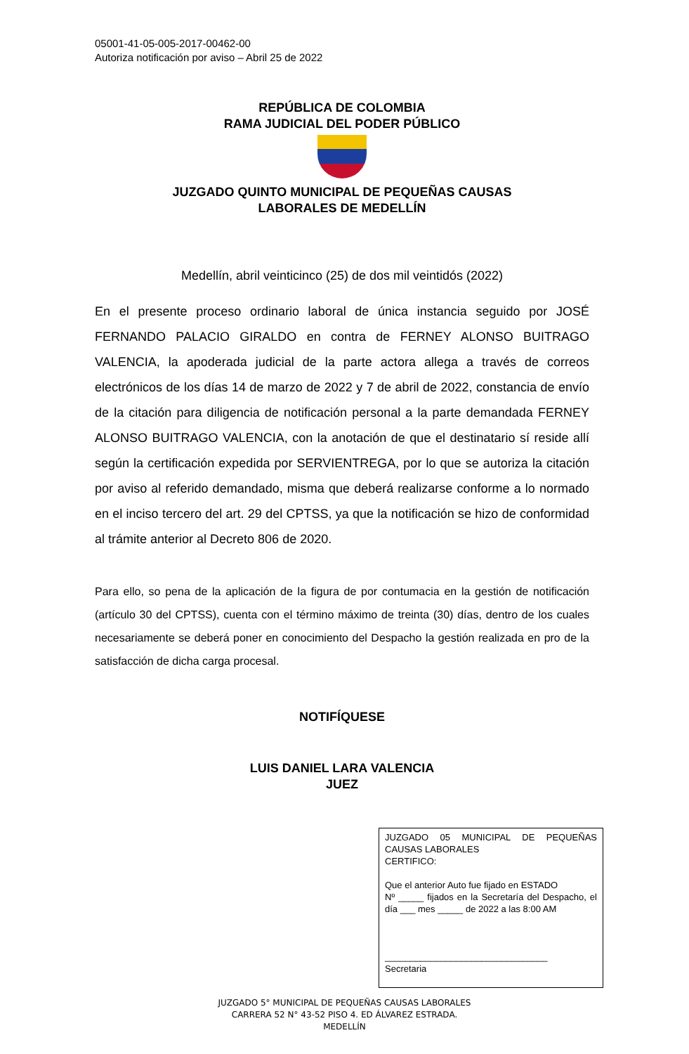05001-41-05-005-2017-00462-00
Autoriza notificación por aviso – Abril 25 de 2022
REPÚBLICA DE COLOMBIA
RAMA JUDICIAL DEL PODER PÚBLICO
JUZGADO QUINTO MUNICIPAL DE PEQUEÑAS CAUSAS
LABORALES DE MEDELLÍN
Medellín, abril veinticinco (25) de dos mil veintidós (2022)
En el presente proceso ordinario laboral de única instancia seguido por JOSÉ FERNANDO PALACIO GIRALDO en contra de FERNEY ALONSO BUITRAGO VALENCIA, la apoderada judicial de la parte actora allega a través de correos electrónicos de los días 14 de marzo de 2022 y 7 de abril de 2022, constancia de envío de la citación para diligencia de notificación personal a la parte demandada FERNEY ALONSO BUITRAGO VALENCIA, con la anotación de que el destinatario sí reside allí según la certificación expedida por SERVIENTREGA, por lo que se autoriza la citación por aviso al referido demandado, misma que deberá realizarse conforme a lo normado en el inciso tercero del art. 29 del CPTSS, ya que la notificación se hizo de conformidad al trámite anterior al Decreto 806 de 2020.
Para ello, so pena de la aplicación de la figura de por contumacia en la gestión de notificación (artículo 30 del CPTSS), cuenta con el término máximo de treinta (30) días, dentro de los cuales necesariamente se deberá poner en conocimiento del Despacho la gestión realizada en pro de la satisfacción de dicha carga procesal.
NOTIFÍQUESE
LUIS DANIEL LARA VALENCIA
JUEZ
JUZGADO 05 MUNICIPAL DE PEQUEÑAS CAUSAS LABORALES
CERTIFICO:
Que el anterior Auto fue fijado en ESTADO
Nº _____ fijados en la Secretaría del Despacho, el día ___ mes _____ de 2022 a las 8:00 AM
________________________________
Secretaria
JUZGADO 5° MUNICIPAL DE PEQUEÑAS CAUSAS LABORALES
CARRERA 52 N° 43-52 PISO 4. ED ÁLVAREZ ESTRADA.
MEDELLÍN